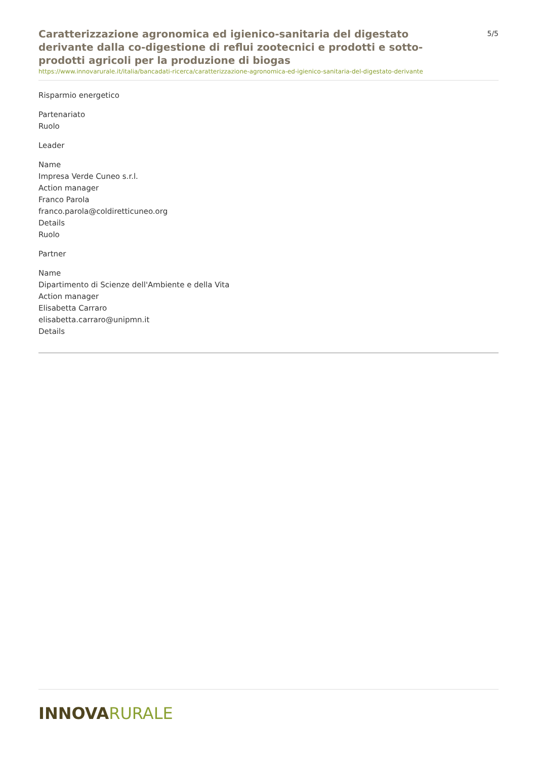Caratterizzazione agronomica ed igienico-sanitaria del digestato derivante dalla co-digestione di reflui zootecnici e prodotti e sotto-prodotti agricoli per la produzione di biogas
5/5
https://www.innovarurale.it/italia/bancadati-ricerca/caratterizzazione-agronomica-ed-igienico-sanitaria-del-digestato-derivante
Risparmio energetico
Partenariato
Ruolo
Leader
Name
Impresa Verde Cuneo s.r.l.
Action manager
Franco Parola
franco.parola@coldiretticuneo.org
Details
Ruolo
Partner
Name
Dipartimento di Scienze dell'Ambiente e della Vita
Action manager
Elisabetta Carraro
elisabetta.carraro@unipmn.it
Details
INNOVARURALE